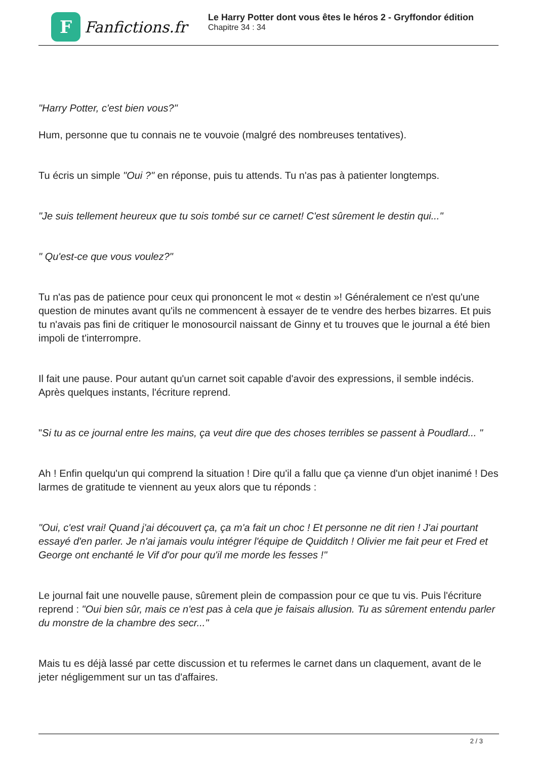F
Fanfictions.fr
Le Harry Potter dont vous êtes le héros 2 - Gryffondor édition
Chapitre 34 : 34
"Harry Potter, c'est bien vous?"
Hum, personne que tu connais ne te vouvoie (malgré des nombreuses tentatives).
Tu écris un simple "Oui ?" en réponse, puis tu attends. Tu n'as pas à patienter longtemps.
"Je suis tellement heureux que tu sois tombé sur ce carnet! C'est sûrement le destin qui..."
" Qu'est-ce que vous voulez?"
Tu n'as pas de patience pour ceux qui prononcent le mot « destin »! Généralement ce n'est qu'une question de minutes avant qu'ils ne commencent à essayer de te vendre des herbes bizarres. Et puis tu n'avais pas fini de critiquer le monosourcil naissant de Ginny et tu trouves que le journal a été bien impoli de t'interrompre.
Il fait une pause. Pour autant qu'un carnet soit capable d'avoir des expressions, il semble indécis. Après quelques instants, l'écriture reprend.
"Si tu as ce journal entre les mains, ça veut dire que des choses terribles se passent à Poudlard... "
Ah ! Enfin quelqu'un qui comprend la situation ! Dire qu'il a fallu que ça vienne d'un objet inanimé ! Des larmes de gratitude te viennent au yeux alors que tu réponds :
"Oui, c'est vrai! Quand j'ai découvert ça, ça m'a fait un choc ! Et personne ne dit rien ! J'ai pourtant essayé d'en parler. Je n'ai jamais voulu intégrer l'équipe de Quidditch ! Olivier me fait peur et Fred et George ont enchanté le Vif d'or pour qu'il me morde les fesses !"
Le journal fait une nouvelle pause, sûrement plein de compassion pour ce que tu vis. Puis l'écriture reprend : "Oui bien sûr, mais ce n'est pas à cela que je faisais allusion. Tu as sûrement entendu parler du monstre de la chambre des secr..."
Mais tu es déjà lassé par cette discussion et tu refermes le carnet dans un claquement, avant de le jeter négligemment sur un tas d'affaires.
2 / 3